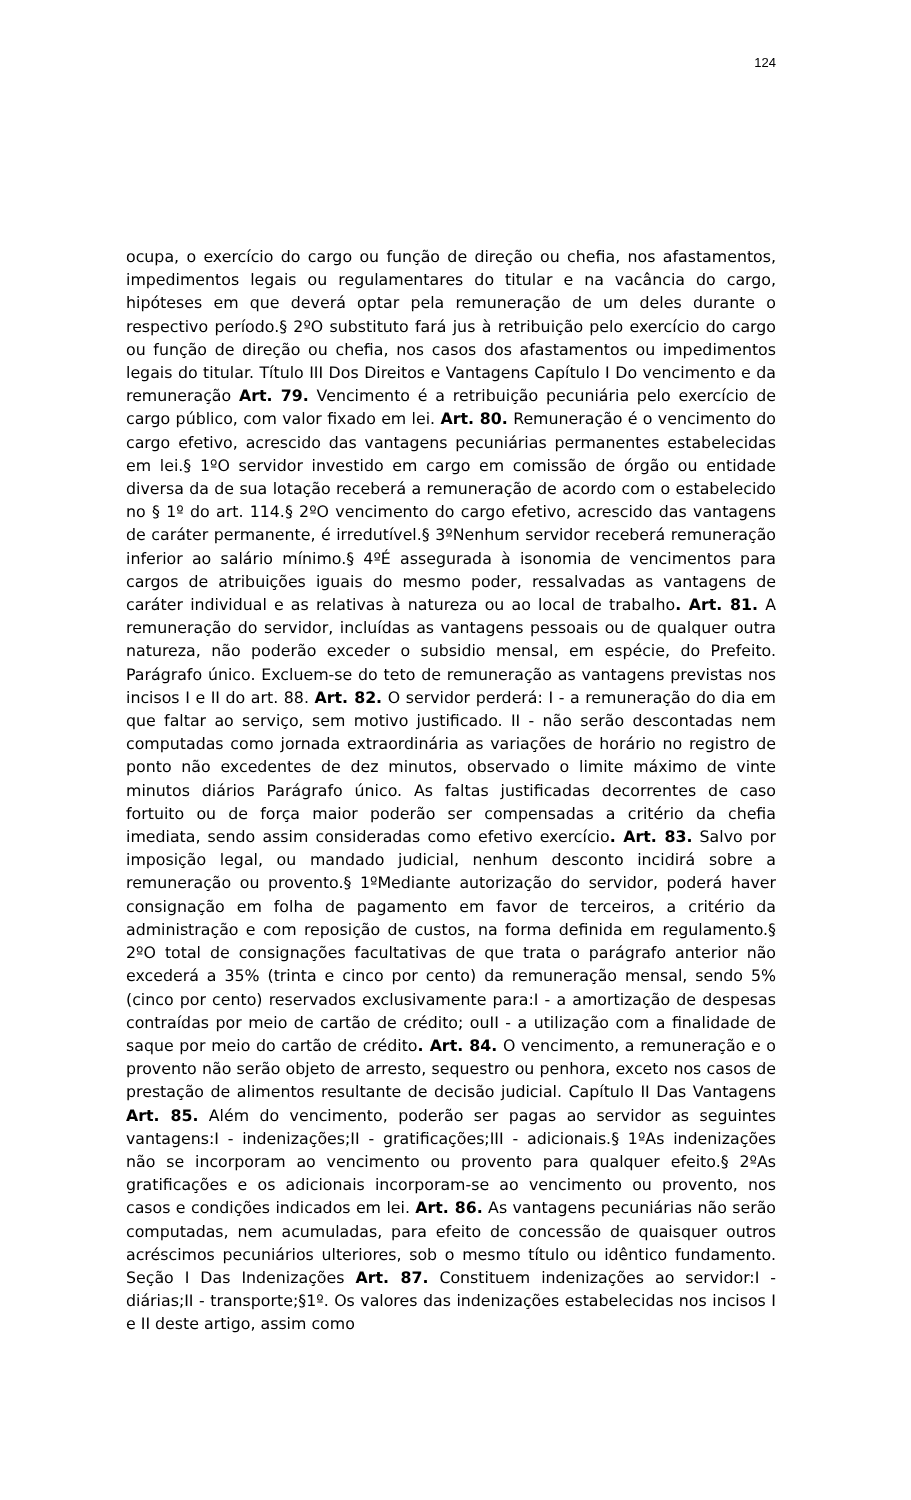124
ocupa, o exercício do cargo ou função de direção ou chefia, nos afastamentos, impedimentos legais ou regulamentares do titular e na vacância do cargo, hipóteses em que deverá optar pela remuneração de um deles durante o respectivo período.§ 2ºO substituto fará jus à retribuição pelo exercício do cargo ou função de direção ou chefia, nos casos dos afastamentos ou impedimentos legais do titular. Título III Dos Direitos e Vantagens Capítulo I Do vencimento e da remuneração Art. 79. Vencimento é a retribuição pecuniária pelo exercício de cargo público, com valor fixado em lei. Art. 80. Remuneração é o vencimento do cargo efetivo, acrescido das vantagens pecuniárias permanentes estabelecidas em lei.§ 1ºO servidor investido em cargo em comissão de órgão ou entidade diversa da de sua lotação receberá a remuneração de acordo com o estabelecido no § 1º do art. 114.§ 2ºO vencimento do cargo efetivo, acrescido das vantagens de caráter permanente, é irredutível.§ 3ºNenhum servidor receberá remuneração inferior ao salário mínimo.§ 4ºÉ assegurada à isonomia de vencimentos para cargos de atribuições iguais do mesmo poder, ressalvadas as vantagens de caráter individual e as relativas à natureza ou ao local de trabalho. Art. 81. A remuneração do servidor, incluídas as vantagens pessoais ou de qualquer outra natureza, não poderão exceder o subsidio mensal, em espécie, do Prefeito. Parágrafo único. Excluem-se do teto de remuneração as vantagens previstas nos incisos I e II do art. 88. Art. 82. O servidor perderá: I - a remuneração do dia em que faltar ao serviço, sem motivo justificado. II - não serão descontadas nem computadas como jornada extraordinária as variações de horário no registro de ponto não excedentes de dez minutos, observado o limite máximo de vinte minutos diários Parágrafo único. As faltas justificadas decorrentes de caso fortuito ou de força maior poderão ser compensadas a critério da chefia imediata, sendo assim consideradas como efetivo exercício. Art. 83. Salvo por imposição legal, ou mandado judicial, nenhum desconto incidirá sobre a remuneração ou provento.§ 1ºMediante autorização do servidor, poderá haver consignação em folha de pagamento em favor de terceiros, a critério da administração e com reposição de custos, na forma definida em regulamento.§ 2ºO total de consignações facultativas de que trata o parágrafo anterior não excederá a 35% (trinta e cinco por cento) da remuneração mensal, sendo 5% (cinco por cento) reservados exclusivamente para:I - a amortização de despesas contraídas por meio de cartão de crédito; ouII - a utilização com a finalidade de saque por meio do cartão de crédito. Art. 84. O vencimento, a remuneração e o provento não serão objeto de arresto, sequestro ou penhora, exceto nos casos de prestação de alimentos resultante de decisão judicial. Capítulo II Das Vantagens Art. 85. Além do vencimento, poderão ser pagas ao servidor as seguintes vantagens:I - indenizações;II - gratificações;III - adicionais.§ 1ºAs indenizações não se incorporam ao vencimento ou provento para qualquer efeito.§ 2ºAs gratificações e os adicionais incorporam-se ao vencimento ou provento, nos casos e condições indicados em lei. Art. 86. As vantagens pecuniárias não serão computadas, nem acumuladas, para efeito de concessão de quaisquer outros acréscimos pecuniários ulteriores, sob o mesmo título ou idêntico fundamento. Seção I Das Indenizações Art. 87. Constituem indenizações ao servidor:I - diárias;II - transporte;§1º. Os valores das indenizações estabelecidas nos incisos I e II deste artigo, assim como